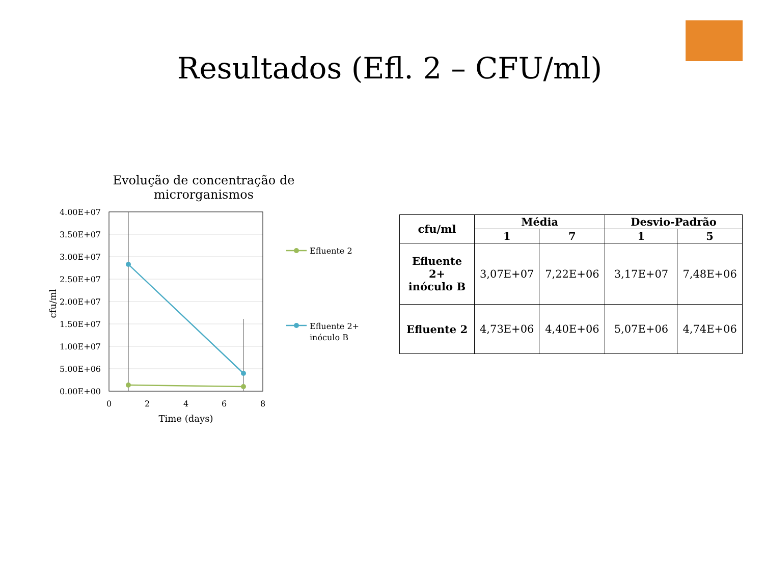Resultados (Efl. 2 – CFU/ml)
Evolução de concentração de microrganismos
4.00E+07
3.50E+07
3.00E+07
2.50E+07
2.00E+07
1.50E+07
1.00E+07
5.00E+06
0.00E+00
0
2
4
6
8
Time (days)
cfu/ml
Efluente 2
Efluente 2+
inóculo B
| cfu/ml | Média | | Desvio-Padrão | |
| --- | --- | --- | --- | --- |
| | 1 | 7 | 1 | 5 |
| Efluente 2+ inóculo B | 3,07E+07 | 7,22E+06 | 3,17E+07 | 7,48E+06 |
| Efluente 2 | 4,73E+06 | 4,40E+06 | 5,07E+06 | 4,74E+06 |